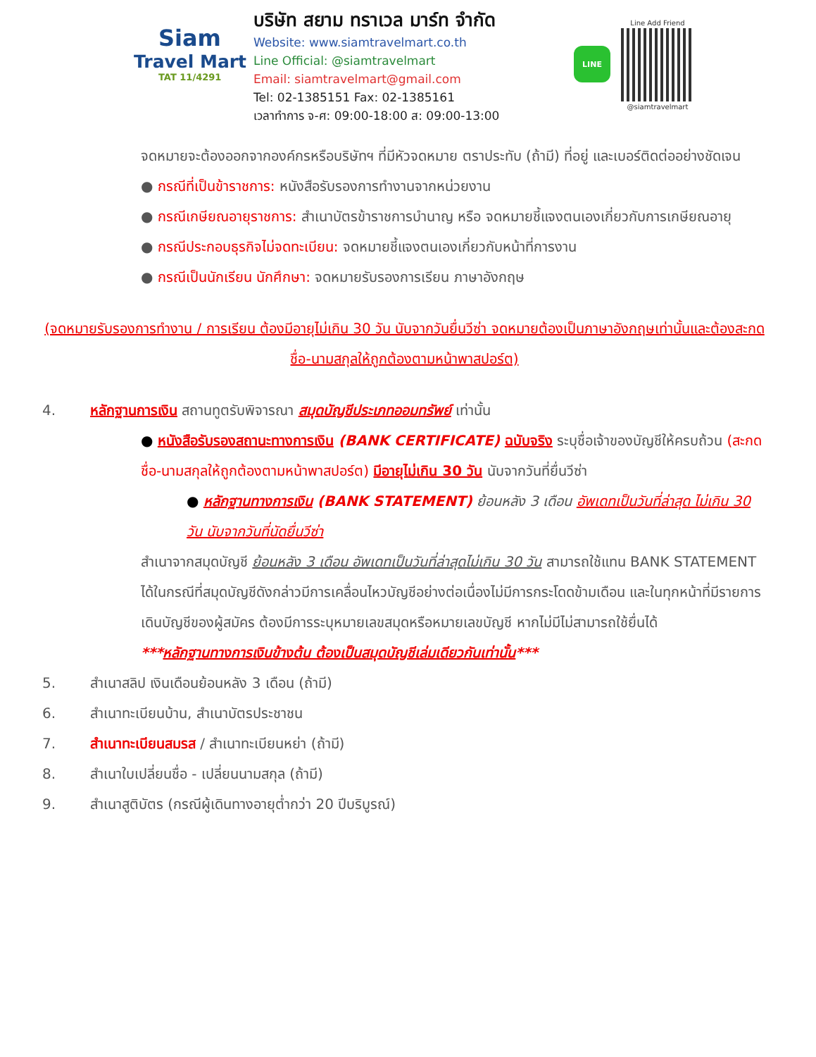Siam
Travel Mart
TAT 11/4291
บริษัท สยาม ทราเวล มาร์ท จำกัด
Website: www.siamtravelmart.co.th
Line Official: @siamtravelmart
Email: siamtravelmart@gmail.com
Tel: 02-1385151 Fax: 02-1385161
เวลาทำการ จ-ศ: 09:00-18:00 ส: 09:00-13:00
LINE
Line Add Friend
@siamtravelmart
จดหมายจะต้องออกจากองค์กรหรือบริษัทฯ ที่มีหัวจดหมาย ตราประทับ (ถ้ามี) ที่อยู่ และเบอร์ติดต่ออย่างชัดเจน
● กรณีที่เป็นข้าราชการ: หนังสือรับรองการทำงานจากหน่วยงาน
● กรณีเกษียณอายุราชการ: สำเนาบัตรข้าราชการบำนาญ หรือ จดหมายชี้แจงตนเองเกี่ยวกับการเกษียณอายุ
● กรณีประกอบธุรกิจไม่จดทะเบียน: จดหมายชี้แจงตนเองเกี่ยวกับหน้าที่การงาน
● กรณีเป็นนักเรียน นักศึกษา: จดหมายรับรองการเรียน ภาษาอังกฤษ
(จดหมายรับรองการทำงาน / การเรียน ต้องมีอายุไม่เกิน 30 วัน นับจากวันยื่นวีซ่า จดหมายต้องเป็นภาษาอังกฤษเท่านั้นและต้องสะกดชื่อ-นามสกุลให้ถูกต้องตามหน้าพาสปอร์ต)
4. หลักฐานการเงิน สถานทูตรับพิจารณา สมุดบัญชีประเภทออมทรัพย์ เท่านั้น
● หนังสือรับรองสถานะทางการเงิน (BANK CERTIFICATE) ฉบับจริง ระบุชื่อเจ้าของบัญชีให้ครบถ้วน (สะกดชื่อ-นามสกุลให้ถูกต้องตามหน้าพาสปอร์ต) มีอายุไม่เกิน 30 วัน นับจากวันที่ยื่นวีซ่า
● หลักฐานทางการเงิน (BANK STATEMENT) ย้อนหลัง 3 เดือน อัพเดทเป็นวันที่ล่าสุด ไม่เกิน 30 วัน นับจากวันที่นัดยื่นวีซ่า
สำเนาจากสมุดบัญชี ย้อนหลัง 3 เดือน อัพเดทเป็นวันที่ล่าสุดไม่เกิน 30 วัน สามารถใช้แทน BANK STATEMENT ได้ในกรณีที่สมุดบัญชีดังกล่าวมีการเคลื่อนไหวบัญชีอย่างต่อเนื่องไม่มีการกระโดดข้ามเดือน และในทุกหน้าที่มีรายการเดินบัญชีของผู้สมัคร ต้องมีการระบุหมายเลขสมุดหรือหมายเลขบัญชี หากไม่มีไม่สามารถใช้ยื่นได้
***หลักฐานทางการเงินข้างต้น ต้องเป็นสมุดบัญชีเล่มเดียวกันเท่านั้น***
5. สำเนาสลิป เงินเดือนย้อนหลัง 3 เดือน (ถ้ามี)
6. สำเนาทะเบียนบ้าน, สำเนาบัตรประชาชน
7. สำเนาทะเบียนสมรส / สำเนาทะเบียนหย่า (ถ้ามี)
8. สำเนาใบเปลี่ยนชื่อ - เปลี่ยนนามสกุล (ถ้ามี)
9. สำเนาสูติบัตร (กรณีผู้เดินทางอายุต่ำกว่า 20 ปีบริบูรณ์)